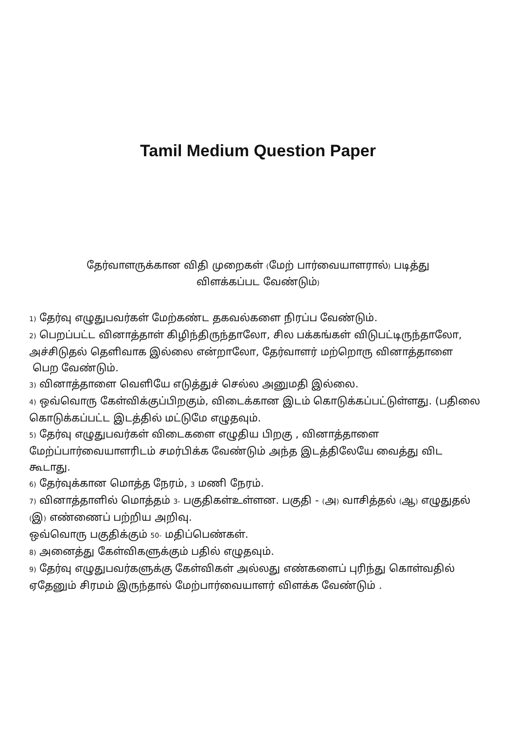Tamil Medium Question Paper
தேர்வாளருக்கான விதி முறைகள் (மேற் பார்வையாளரால்) படித்து
விளக்கப்பட வேண்டும்)
1) தேர்வு எழுதுபவர்கள் மேற்கண்ட தகவல்களை நிரப்ப வேண்டும்.
2) பெறப்பட்ட வினாத்தாள் கிழிந்திருந்தாலோ, சில பக்கங்கள் விடுபட்டிருந்தாலோ, அச்சிடுதல் தெளிவாக இல்லை என்றாலோ, தேர்வாளர் மற்றொரு வினாத்தாளை
பெற வேண்டும்.
3) வினாத்தாளை வெளியே எடுத்துச் செல்ல அனுமதி இல்லை.
4) ஒவ்வொரு கேள்விக்குப்பிறகும், விடைக்கான இடம் கொடுக்கப்பட்டுள்ளது. (பதிலை கொடுக்கப்பட்ட இடத்தில் மட்டுமே எழுதவும்.
5) தேர்வு எழுதுபவர்கள் விடைகளை எழுதிய பிறகு , வினாத்தாளை மேற்ப்பார்வையாளரிடம் சமர்பிக்க வேண்டும் அந்த இடத்திலேயே வைத்து விட கூடாது.
6) தேர்வுக்கான மொத்த நேரம், 3 மணி நேரம்.
7) வினாத்தாளில் மொத்தம் 3- பகுதிகள்உள்ளன. பகுதி - (அ) வாசித்தல் (ஆ) எழுதுதல் (இ) எண்ணைப் பற்றிய அறிவு.
ஒவ்வொரு பகுதிக்கும் 50- மதிப்பெண்கள்.
8) அனைத்து கேள்விகளுக்கும் பதில் எழுதவும்.
9) தேர்வு எழுதுபவர்களுக்கு கேள்விகள் அல்லது எண்களைப் புரிந்து கொள்வதில் ஏதேனும் சிரமம் இருந்தால் மேற்பார்வையாளர் விளக்க வேண்டும் .